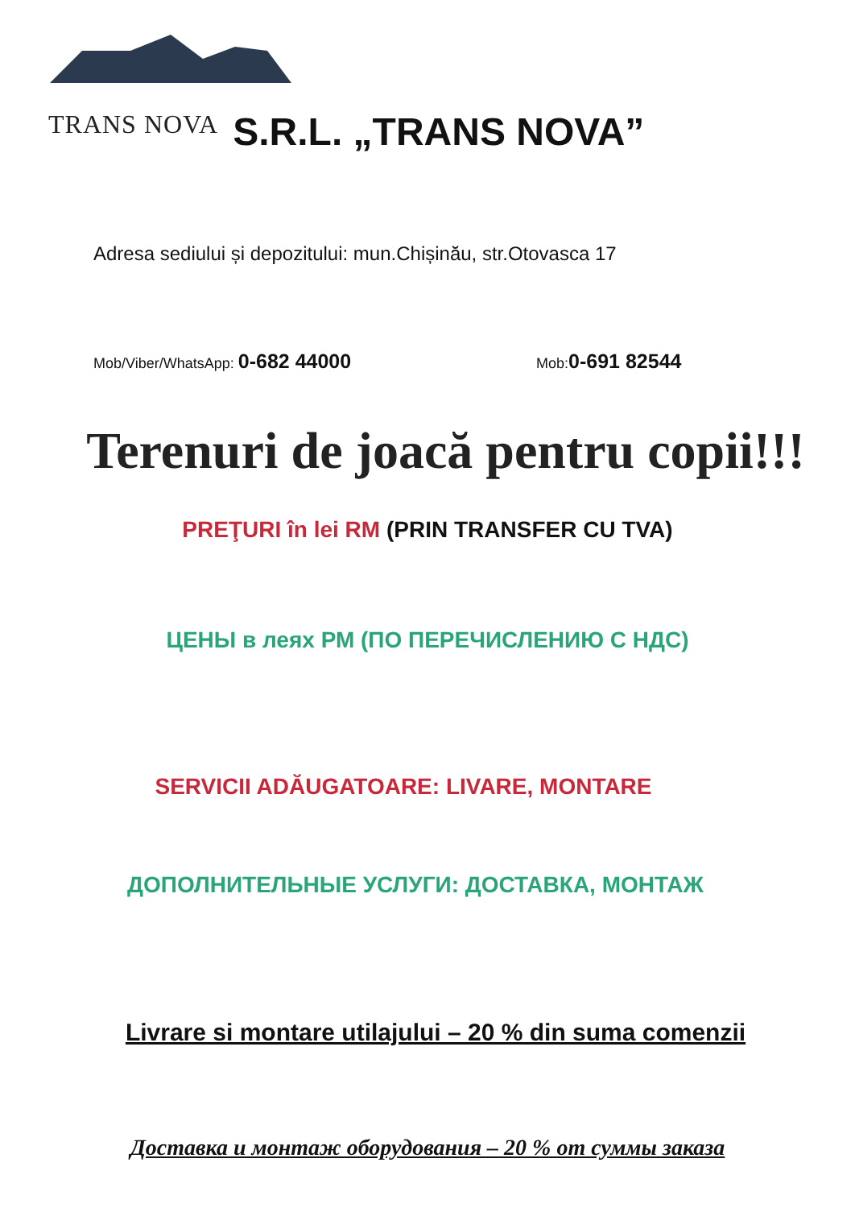TRANS NOVA S.R.L. „TRANS NOVA”
Adresa sediului și depozitului: mun.Chișinău, str.Otovasca 17
Mob/Viber/WhatsApp: 0-682 44000 Mob:0-691 82544
Terenuri de joacă pentru copii!!!
PREŢURI în lei RM (PRIN TRANSFER CU TVA)
ЦЕНЫ в леях РМ (ПО ПЕРЕЧИСЛЕНИЮ С НДС)
SERVICII ADĂUGATOARE: LIVARE, MONTARE
ДОПОЛНИТЕЛЬНЫЕ УСЛУГИ: ДОСТАВКА, МОНТАЖ
Livrare si montare utilajului – 20 % din suma comenzii
Доставка и монтаж оборудования – 20 % от суммы заказа